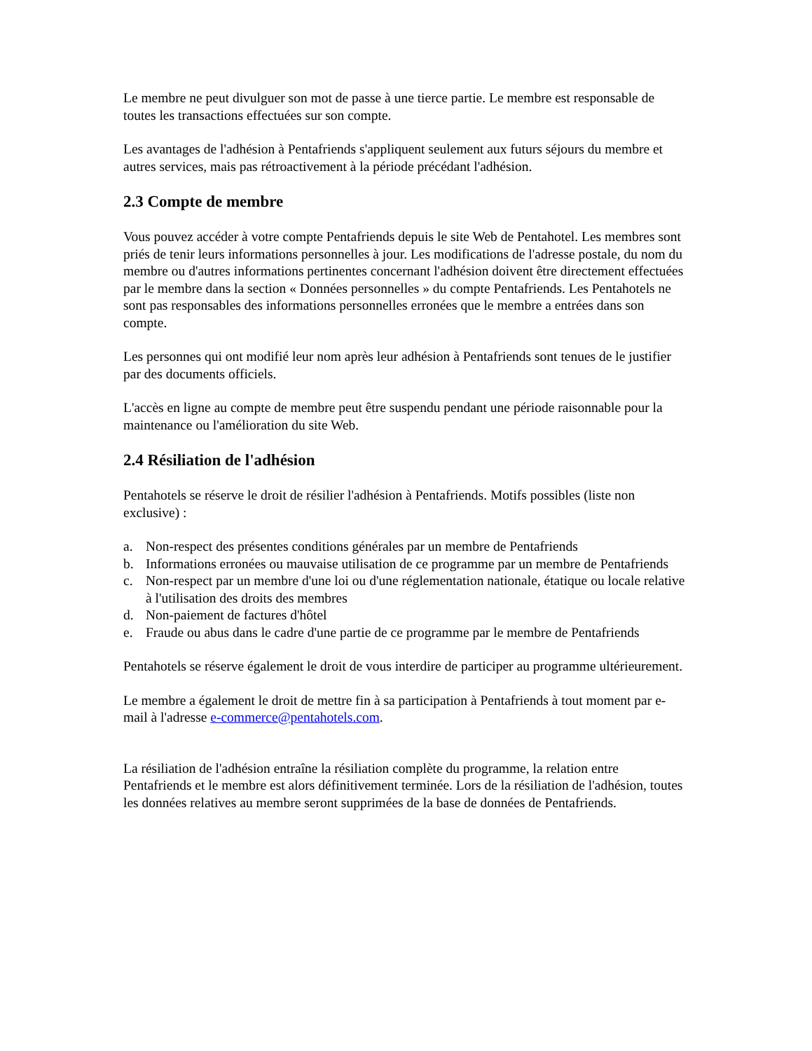Le membre ne peut divulguer son mot de passe à une tierce partie. Le membre est responsable de toutes les transactions effectuées sur son compte.
Les avantages de l'adhésion à Pentafriends s'appliquent seulement aux futurs séjours du membre et autres services, mais pas rétroactivement à la période précédant l'adhésion.
2.3 Compte de membre
Vous pouvez accéder à votre compte Pentafriends depuis le site Web de Pentahotel. Les membres sont priés de tenir leurs informations personnelles à jour. Les modifications de l'adresse postale, du nom du membre ou d'autres informations pertinentes concernant l'adhésion doivent être directement effectuées par le membre dans la section « Données personnelles » du compte Pentafriends. Les Pentahotels ne sont pas responsables des informations personnelles erronées que le membre a entrées dans son compte.
Les personnes qui ont modifié leur nom après leur adhésion à Pentafriends sont tenues de le justifier par des documents officiels.
L'accès en ligne au compte de membre peut être suspendu pendant une période raisonnable pour la maintenance ou l'amélioration du site Web.
2.4 Résiliation de l'adhésion
Pentahotels se réserve le droit de résilier l'adhésion à Pentafriends. Motifs possibles (liste non exclusive) :
a. Non-respect des présentes conditions générales par un membre de Pentafriends
b. Informations erronées ou mauvaise utilisation de ce programme par un membre de Pentafriends
c. Non-respect par un membre d'une loi ou d'une réglementation nationale, étatique ou locale relative à l'utilisation des droits des membres
d. Non-paiement de factures d'hôtel
e. Fraude ou abus dans le cadre d'une partie de ce programme par le membre de Pentafriends
Pentahotels se réserve également le droit de vous interdire de participer au programme ultérieurement.
Le membre a également le droit de mettre fin à sa participation à Pentafriends à tout moment par e-mail à l'adresse e-commerce@pentahotels.com.
La résiliation de l'adhésion entraîne la résiliation complète du programme, la relation entre Pentafriends et le membre est alors définitivement terminée. Lors de la résiliation de l'adhésion, toutes les données relatives au membre seront supprimées de la base de données de Pentafriends.